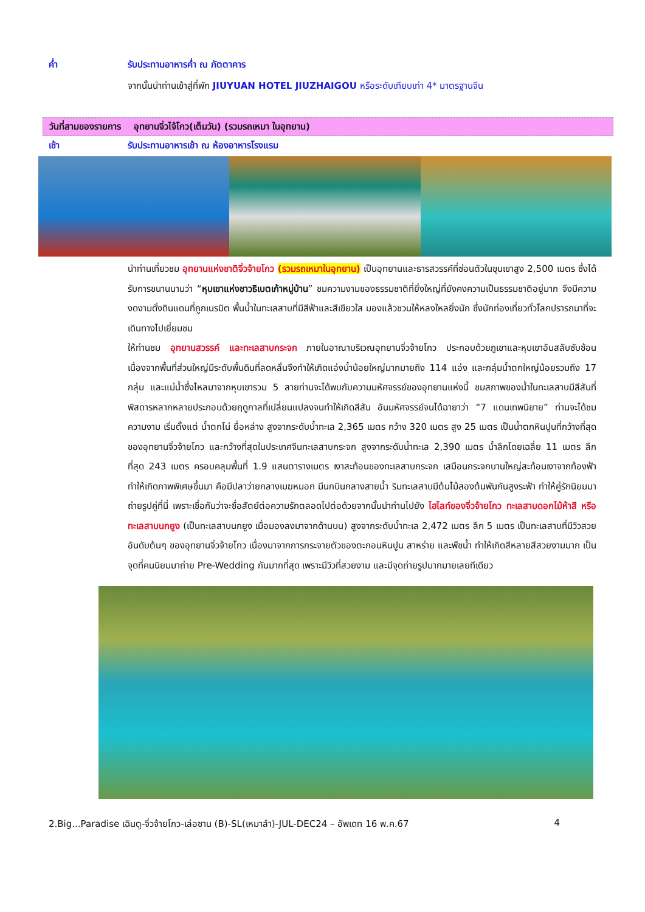ค่ำ รับประทานอาหารค่ำ ณ ภัตตาคาร
จากนั้นนำท่านเข้าสู่ที่พัก JIUYUAN HOTEL JIUZHAIGOU หรือระดับเทียบเท่า 4* มาตรฐานจีน
วันที่สามของรายการ อุทยานจิ่วไจ้โกว(เต็มวัน) (รวมรถเหมา ในอุทยาน)
เช้า รับประทานอาหารเช้า ณ ห้องอาหารโรงแรม
นำท่านเที่ยวชม อุทยานแห่งชาติจิ่วจ้ายโกว (รวมรถเหมาในอุทยาน) เป็นอุทยานและธารสวรรค์ที่ซ่อนตัวในขุนเขาสูง 2,500 เมตร ซึ่งได้รับการขนานนามว่า “หุบเขาแห่งชาวธิเบตเก้าหมู่บ้าน” ชมความงามของธรรมชาติที่ยิ่งใหญ่ที่ยังคงความเป็นธรรมชาติอยู่มาก จึงมีความงดงามดั่งดินแดนที่ถูกเนรมิต พื้นน้ำในทะเลสาบที่มีสีฟ้าและสีเขียวใส มองแล้วชวนให้หลงใหลยิ่งนัก ซึ่งนักท่องเที่ยวทั่วโลกปรารถนาที่จะเดินทางไปเยี่ยมชม
ให้ท่านชม อุทยานสวรรค์ และทะเลสาบกระจก ภายในอาณาบริเวณอุทยานจิ่วจ้ายโกว ประกอบด้วยภูเขาและหุบเขาอันสลับซับซ้อน เนื่องจากพื้นที่ส่วนใหญ่มีระดับพื้นดินที่ลดหลั่นจึงทำให้เกิดแอ่งน้ำน้อยใหญ่มากมายถึง 114 แอ่ง และกลุ่มน้ำตกใหญ่น้อยรวมถึง 17 กลุ่ม และแม่น้ำซึ่งไหลมาจากหุบเขารวม 5 สายท่านจะได้พบกับความมหัศจรรย์ของอุทยานแห่งนี้ ชมสภาพของน้ำในทะเลสาบมีสีสันที่พิสดารหลากหลายประกอบด้วยฤดูกาลที่เปลี่ยนแปลงจนทำให้เกิดสีสัน อันมหัศจรรย์จนได้ฉายาว่า “7 แดนเทพนิยาย” ท่านจะได้ชมความงาม เริ่มตั้งแต่ น้ำตกโน่ ยื่อหล่าง สูงจากระดับน้ำทะเล 2,365 เมตร กว้าง 320 เมตร สูง 25 เมตร เป็นน้ำตกหินปูนที่กว้างที่สุดของอุทยานจิ่วจ้ายโกว และกว้างที่สุดในประเทศจีนทะเลสาบกระจก สูงจากระดับน้ำทะเล 2,390 เมตร น้ำลึกโดยเฉลี่ย 11 เมตร ลึกที่สุด 243 เมตร ครอบคลุมพื้นที่ 1.9 แสนตารางเมตร เงาสะท้อนของทะเลสาบกระจก เสมือนกระจกบานใหญ่สะท้อนเงาจากท้องฟ้า ทำให้เกิดภาพพิเศษขึ้นมา คือมีปลาว่ายกลางเมฆหมอก มีนกบินกลางสายน้ำ ริมทะเลสาบมีต้นไม้สองต้นพันกันสูงระฟ้า ทำให้คู่รักนิยมมาถ่ายรูปคู่ที่นี่ เพราะเชื่อกันว่าจะซื่อสัตย์ต่อความรักตลอดไปต่อด้วยจากนั้นนำท่านไปยัง ไฮไลท์ของจิ่วจ้ายโกว ทะเลสาบดอกไม้ห้าสี หรือ ทะเลสาบนกยูง (เป็นทะเลสาบนกยูง เมื่อมองลงมาจากด้านบน) สูงจากระดับน้ำทะเล 2,472 เมตร ลึก 5 เมตร เป็นทะเลสาบที่มีวิวสวยอันดับต้นๆ ของอุทยานจิ่วจ้ายโกว เนื่องมาจากการกระจายตัวของตะกอนหินปูน สาหร่าย และพืชน้ำ ทำให้เกิดสีหลายสีสวยงามมาก เป็นจุดที่คนนิยมมาถ่าย Pre-Wedding กันมากที่สุด เพราะมีวิวที่สวยงาม และมีจุดถ่ายรูปมากมายเลยทีเดียว
2.Big...Paradise เฉินตู-จิ่วจ้ายโกว-เล่อซาน (B)-SL(เหมาลำ)-JUL-DEC24 – อัพเดท 16 พ.ค.67 4